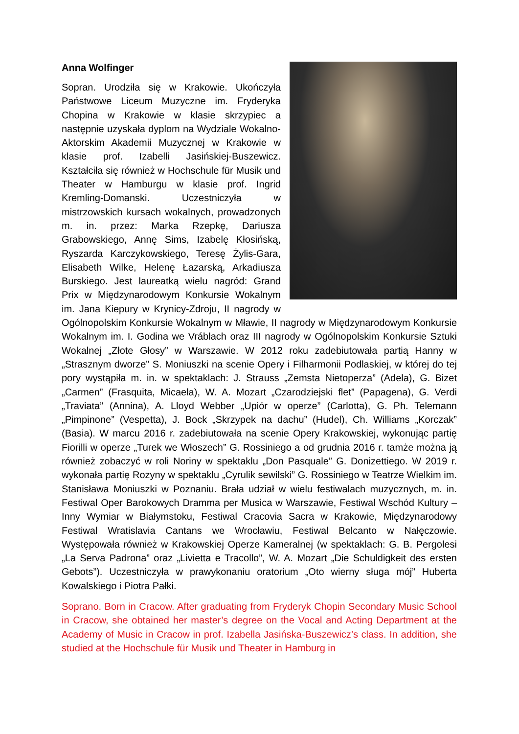Anna Wolfinger
Sopran. Urodziła się w Krakowie. Ukończyła Państwowe Liceum Muzyczne im. Fryderyka Chopina w Krakowie w klasie skrzypiec a następnie uzyskała dyplom na Wydziale Wokalno-Aktorskim Akademii Muzycznej w Krakowie w klasie prof. Izabelli Jasińskiej-Buszewicz. Kształciła się również w Hochschule für Musik und Theater w Hamburgu w klasie prof. Ingrid Kremling-Domanski. Uczestniczyła w mistrzowskich kursach wokalnych, prowadzonych m. in. przez: Marka Rzepkę, Dariusza Grabowskiego, Annę Sims, Izabelę Kłosińską, Ryszarda Karczykowskiego, Teresę Żylis-Gara, Elisabeth Wilke, Helenę Łazarską, Arkadiusza Burskiego. Jest laureatką wielu nagród: Grand Prix w Międzynarodowym Konkursie Wokalnym im. Jana Kiepury w Krynicy-Zdroju, II nagrody w Ogólnopolskim Konkursie Wokalnym w Mławie, II nagrody w Międzynarodowym Konkursie Wokalnym im. I. Godina we Vráblach oraz III nagrody w Ogólnopolskim Konkursie Sztuki Wokalnej „Złote Głosy” w Warszawie. W 2012 roku zadebiutowała partią Hanny w „Strasznym dworze” S. Moniuszki na scenie Opery i Filharmonii Podlaskiej, w której do tej pory wystąpiła m. in. w spektaklach: J. Strauss „Zemsta Nietoperza” (Adela), G. Bizet „Carmen” (Frasquita, Micaela), W. A. Mozart „Czarodziejski flet” (Papagena), G. Verdi „Traviata” (Annina), A. Lloyd Webber „Upiór w operze” (Carlotta), G. Ph. Telemann „Pimpinone” (Vespetta), J. Bock „Skrzypek na dachu” (Hudel), Ch. Williams „Korczak” (Basia). W marcu 2016 r. zadebiutowała na scenie Opery Krakowskiej, wykonując partię Fiorilli w operze „Turek we Włoszech” G. Rossiniego a od grudnia 2016 r. tamże można ją również zobaczyć w roli Noriny w spektaklu „Don Pasquale” G. Donizettiego. W 2019 r. wykonała partię Rozyny w spektaklu „Cyrulik sewilski” G. Rossiniego w Teatrze Wielkim im. Stanisława Moniuszki w Poznaniu. Brała udział w wielu festiwalach muzycznych, m. in. Festiwal Oper Barokowych Dramma per Musica w Warszawie, Festiwal Wschód Kultury – Inny Wymiar w Białymstoku, Festiwal Cracovia Sacra w Krakowie, Międzynarodowy Festiwal Wratislavia Cantans we Wrocławiu, Festiwal Belcanto w Nałęczowie. Występowała również w Krakowskiej Operze Kameralnej (w spektaklach: G. B. Pergolesi „La Serva Padrona” oraz „Livietta e Tracollo”, W. A. Mozart „Die Schuldigkeit des ersten Gebots”). Uczestniczyła w prawykonaniu oratorium „Oto wierny sługa mój” Huberta Kowalskiego i Piotra Pałki.
Soprano. Born in Cracow. After graduating from Fryderyk Chopin Secondary Music School in Cracow, she obtained her master’s degree on the Vocal and Acting Department at the Academy of Music in Cracow in prof. Izabella Jasińska-Buszewicz’s class. In addition, she studied at the Hochschule für Musik und Theater in Hamburg in